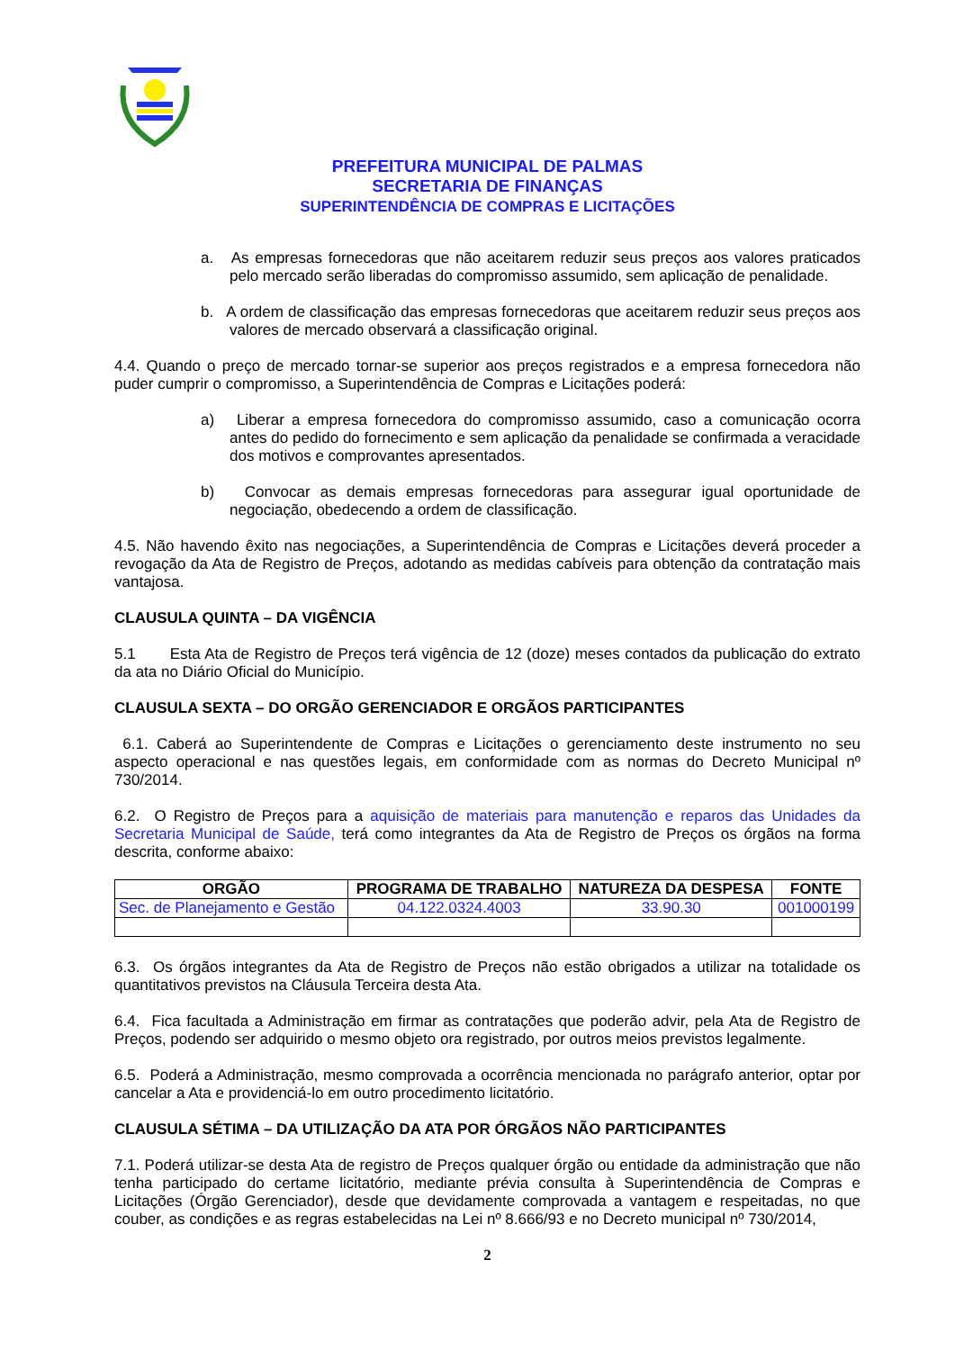PREFEITURA MUNICIPAL DE PALMAS
SECRETARIA DE FINANÇAS
SUPERINTENDÊNCIA DE COMPRAS E LICITAÇÕES
a. As empresas fornecedoras que não aceitarem reduzir seus preços aos valores praticados pelo mercado serão liberadas do compromisso assumido, sem aplicação de penalidade.
b. A ordem de classificação das empresas fornecedoras que aceitarem reduzir seus preços aos valores de mercado observará a classificação original.
4.4. Quando o preço de mercado tornar-se superior aos preços registrados e a empresa fornecedora não puder cumprir o compromisso, a Superintendência de Compras e Licitações poderá:
a) Liberar a empresa fornecedora do compromisso assumido, caso a comunicação ocorra antes do pedido do fornecimento e sem aplicação da penalidade se confirmada a veracidade dos motivos e comprovantes apresentados.
b) Convocar as demais empresas fornecedoras para assegurar igual oportunidade de negociação, obedecendo a ordem de classificação.
4.5. Não havendo êxito nas negociações, a Superintendência de Compras e Licitações deverá proceder a revogação da Ata de Registro de Preços, adotando as medidas cabíveis para obtenção da contratação mais vantajosa.
CLAUSULA QUINTA – DA VIGÊNCIA
5.1 Esta Ata de Registro de Preços terá vigência de 12 (doze) meses contados da publicação do extrato da ata no Diário Oficial do Município.
CLAUSULA SEXTA – DO ORGÃO GERENCIADOR E ORGÃOS PARTICIPANTES
6.1. Caberá ao Superintendente de Compras e Licitações o gerenciamento deste instrumento no seu aspecto operacional e nas questões legais, em conformidade com as normas do Decreto Municipal nº 730/2014.
6.2. O Registro de Preços para a aquisição de materiais para manutenção e reparos das Unidades da Secretaria Municipal de Saúde, terá como integrantes da Ata de Registro de Preços os órgãos na forma descrita, conforme abaixo:
| ORGÃO | PROGRAMA DE TRABALHO | NATUREZA DA DESPESA | FONTE |
| --- | --- | --- | --- |
| Sec. de Planejamento e Gestão | 04.122.0324.4003 | 33.90.30 | 001000199 |
6.3. Os órgãos integrantes da Ata de Registro de Preços não estão obrigados a utilizar na totalidade os quantitativos previstos na Cláusula Terceira desta Ata.
6.4. Fica facultada a Administração em firmar as contratações que poderão advir, pela Ata de Registro de Preços, podendo ser adquirido o mesmo objeto ora registrado, por outros meios previstos legalmente.
6.5. Poderá a Administração, mesmo comprovada a ocorrência mencionada no parágrafo anterior, optar por cancelar a Ata e providenciá-lo em outro procedimento licitatório.
CLAUSULA SÉTIMA – DA UTILIZAÇÃO DA ATA POR ÓRGÃOS NÃO PARTICIPANTES
7.1. Poderá utilizar-se desta Ata de registro de Preços qualquer órgão ou entidade da administração que não tenha participado do certame licitatório, mediante prévia consulta à Superintendência de Compras e Licitações (Órgão Gerenciador), desde que devidamente comprovada a vantagem e respeitadas, no que couber, as condições e as regras estabelecidas na Lei nº 8.666/93 e no Decreto municipal nº 730/2014,
2